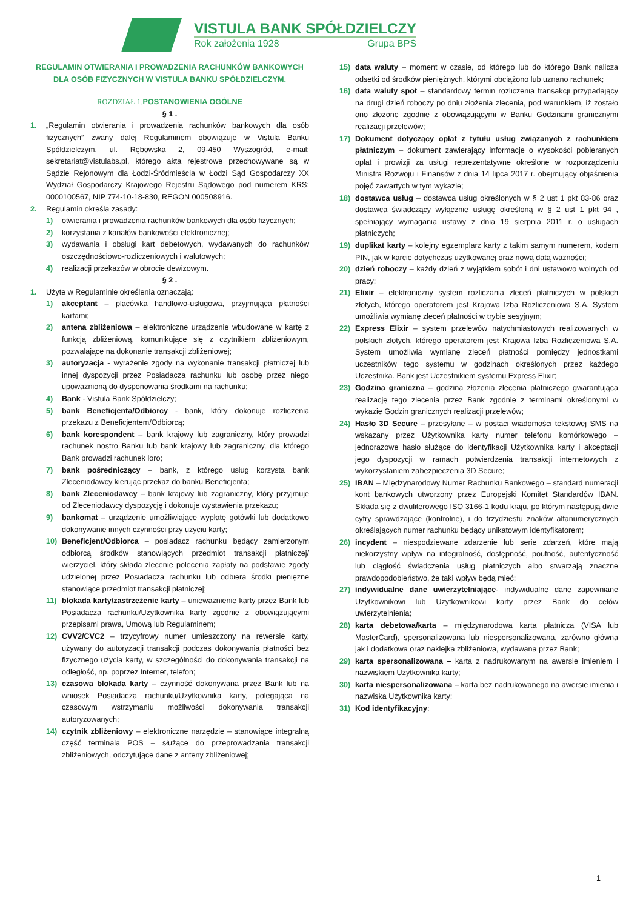VISTULA BANK SPÓŁDZIELCZY
Rok założenia 1928 Grupa BPS
REGULAMIN OTWIERANIA I PROWADZENIA RACHUNKÓW BANKOWYCH DLA OSÓB FIZYCZNYCH W VISTULA BANKU SPÓŁDZIELCZYM.
ROZDZIAŁ 1. POSTANOWIENIA OGÓLNE
§ 1 .
1. „Regulamin otwierania i prowadzenia rachunków bankowych dla osób fizycznych” zwany dalej Regulaminem obowiązuje w Vistula Banku Spółdzielczym, ul. Rębowska 2, 09-450 Wyszogród, e-mail: sekretariat@vistulabs.pl, którego akta rejestrowe przechowywane są w Sądzie Rejonowym dla Łodzi-Śródmieścia w Łodzi Sąd Gospodarczy XX Wydział Gospodarczy Krajowego Rejestru Sądowego pod numerem KRS: 0000100567, NIP 774-10-18-830, REGON 000508916.
2. Regulamin określa zasady:
1) otwierania i prowadzenia rachunków bankowych dla osób fizycznych;
2) korzystania z kanałów bankowości elektronicznej;
3) wydawania i obsługi kart debetowych, wydawanych do rachunków oszczędnościowo-rozliczeniowych i walutowych;
4) realizacji przekazów w obrocie dewizowym.
§ 2 .
1. Użyte w Regulaminie określenia oznaczają:
1) akceptant – placówka handlowo-usługowa, przyjmująca płatności kartami;
2) antena zbliżeniowa – elektroniczne urządzenie wbudowane w kartę z funkcją zbliżeniową, komunikujące się z czytnikiem zbliżeniowym, pozwalające na dokonanie transakcji zbliżeniowej;
3) autoryzacja - wyrażenie zgody na wykonanie transakcji płatniczej lub innej dyspozycji przez Posiadacza rachunku lub osobę przez niego upoważnioną do dysponowania środkami na rachunku;
4) Bank - Vistula Bank Spółdzielczy;
5) bank Beneficjenta/Odbiorcy - bank, który dokonuje rozliczenia przekazu z Beneficjentem/Odbiorcą;
6) bank korespondent – bank krajowy lub zagraniczny, który prowadzi rachunek nostro Banku lub bank krajowy lub zagraniczny, dla którego Bank prowadzi rachunek loro;
7) bank pośredniczący – bank, z którego usług korzysta bank Zleceniodawcy kierując przekaz do banku Beneficjenta;
8) bank Zleceniodawcy – bank krajowy lub zagraniczny, który przyjmuje od Zleceniodawcy dyspozycję i dokonuje wystawienia przekazu;
9) bankomat – urządzenie umożliwiające wypłatę gotówki lub dodatkowo dokonywanie innych czynności przy użyciu karty;
10) Beneficjent/Odbiorca – posiadacz rachunku będący zamierzonym odbiorcą środków stanowiących przedmiot transakcji płatniczej/ wierzyciel, który składa zlecenie polecenia zapłaty na podstawie zgody udzielonej przez Posiadacza rachunku lub odbiera środki pieniężne stanowiące przedmiot transakcji płatniczej;
11) blokada karty/zastrzeżenie karty – unieważnienie karty przez Bank lub Posiadacza rachunku/Użytkownika karty zgodnie z obowiązującymi przepisami prawa, Umową lub Regulaminem;
12) CVV2/CVC2 – trzycyfrowy numer umieszczony na rewersie karty, używany do autoryzacji transakcji podczas dokonywania płatności bez fizycznego użycia karty, w szczególności do dokonywania transakcji na odległość, np. poprzez Internet, telefon;
13) czasowa blokada karty – czynność dokonywana przez Bank lub na wniosek Posiadacza rachunku/Użytkownika karty, polegająca na czasowym wstrzymaniu możliwości dokonywania transakcji autoryzowanych;
14) czytnik zbliżeniowy – elektroniczne narzędzie – stanowiące integralną część terminala POS – służące do przeprowadzania transakcji zbliżeniowych, odczytujące dane z anteny zbliżeniowej;
15) data waluty – moment w czasie, od którego lub do którego Bank nalicza odsetki od środków pieniężnych, którymi obciążono lub uznano rachunek;
16) data waluty spot – standardowy termin rozliczenia transakcji przypadający na drugi dzień roboczy po dniu złożenia zlecenia, pod warunkiem, iż zostało ono złożone zgodnie z obowiązującymi w Banku Godzinami granicznymi realizacji przelewów;
17) Dokument dotyczący opłat z tytułu usług związanych z rachunkiem płatniczym – dokument zawierający informacje o wysokości pobieranych opłat i prowizji za usługi reprezentatywne określone w rozporządzeniu Ministra Rozwoju i Finansów z dnia 14 lipca 2017 r. obejmujący objaśnienia pojęć zawartych w tym wykazie;
18) dostawca usług – dostawca usług określonych w § 2 ust 1 pkt 83-86 oraz dostawca świadczący wyłącznie usługę określoną w § 2 ust 1 pkt 94 , spełniający wymagania ustawy z dnia 19 sierpnia 2011 r. o usługach płatniczych;
19) duplikat karty – kolejny egzemplarz karty z takim samym numerem, kodem PIN, jak w karcie dotychczas użytkowanej oraz nową datą ważności;
20) dzień roboczy – każdy dzień z wyjątkiem sobót i dni ustawowo wolnych od pracy;
21) Elixir – elektroniczny system rozliczania zleceń płatniczych w polskich złotych, którego operatorem jest Krajowa Izba Rozliczeniowa S.A. System umożliwia wymianę zleceń płatności w trybie sesyjnym;
22) Express Elixir – system przelewów natychmiastowych realizowanych w polskich złotych, którego operatorem jest Krajowa Izba Rozliczeniowa S.A. System umożliwia wymianę zleceń płatności pomiędzy jednostkami uczestników tego systemu w godzinach określonych przez każdego Uczestnika. Bank jest Uczestnikiem systemu Express Elixir;
23) Godzina graniczna – godzina złożenia zlecenia płatniczego gwarantująca realizację tego zlecenia przez Bank zgodnie z terminami określonymi w wykazie Godzin granicznych realizacji przelewów;
24) Hasło 3D Secure – przesyłane – w postaci wiadomości tekstowej SMS na wskazany przez Użytkownika karty numer telefonu komórkowego – jednorazowe hasło służące do identyfikacji Użytkownika karty i akceptacji jego dyspozycji w ramach potwierdzenia transakcji internetowych z wykorzystaniem zabezpieczenia 3D Secure;
25) IBAN – Międzynarodowy Numer Rachunku Bankowego – standard numeracji kont bankowych utworzony przez Europejski Komitet Standardów IBAN. Składa się z dwuliterowego ISO 3166-1 kodu kraju, po którym następują dwie cyfry sprawdzające (kontrolne), i do trzydziestu znaków alfanumerycznych określających numer rachunku będący unikatowym identyfikatorem;
26) incydent – niespodziewane zdarzenie lub serie zdarzeń, które mają niekorzystny wpływ na integralność, dostępność, poufność, autentyczność lub ciągłość świadczenia usług płatniczych albo stwarzają znaczne prawdopodobieństwo, że taki wpływ będą mieć;
27) indywidualne dane uwierzytelniające- indywidualne dane zapewniane Użytkownikowi lub Użytkownikowi karty przez Bank do celów uwierzytelnienia;
28) karta debetowa/karta – międzynarodowa karta płatnicza (VISA lub MasterCard), spersonalizowana lub niespersonalizowana, zarówno główna jak i dodatkowa oraz naklejka zbliżeniowa, wydawana przez Bank;
29) karta spersonalizowana – karta z nadrukowanym na awersie imieniem i nazwiskiem Użytkownika karty;
30) karta niespersonalizowana – karta bez nadrukowanego na awersie imienia i nazwiska Użytkownika karty;
31) Kod identyfikacyjny:
1